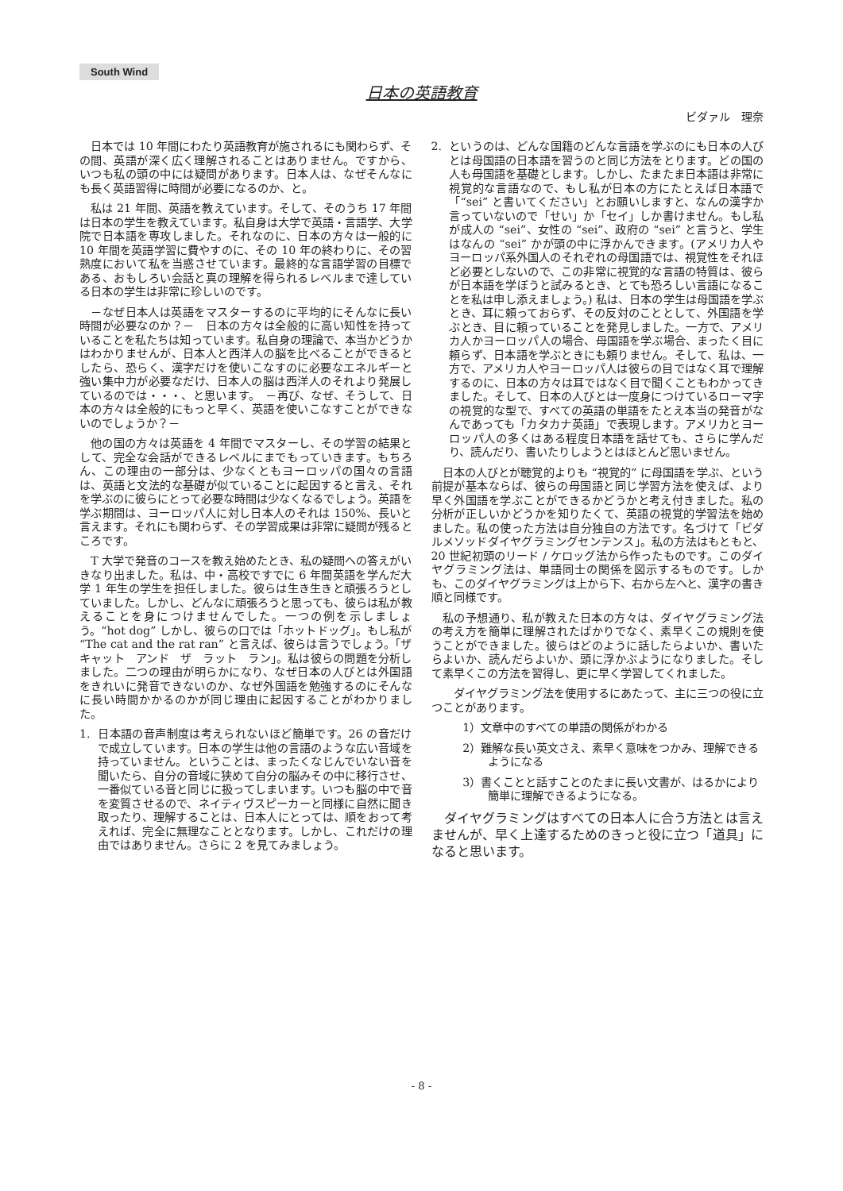South Wind
日本の英語教育
ビダァル　理奈
日本では 10 年間にわたり英語教育が施されるにも関わらず、その間、英語が深く広く理解されることはありません。ですから、いつも私の頭の中には疑問があります。日本人は、なぜそんなにも長く英語習得に時間が必要になるのか、と。
私は 21 年間、英語を教えています。そして、そのうち 17 年間は日本の学生を教えています。私自身は大学で英語・言語学、大学院で日本語を専攻しました。それなのに、日本の方々は一般的に 10 年間を英語学習に費やすのに、その 10 年の終わりに、その習熟度において私を当惑させています。最終的な言語学習の目標である、おもしろい会話と真の理解を得られるレベルまで達している日本の学生は非常に珍しいのです。
－なぜ日本人は英語をマスターするのに平均的にそんなに長い時間が必要なのか？－　日本の方々は全般的に高い知性を持っていることを私たちは知っています。私自身の理論で、本当かどうかはわかりませんが、日本人と西洋人の脳を比べることができるとしたら、恐らく、漢字だけを使いこなすのに必要なエネルギーと強い集中力が必要なだけ、日本人の脳は西洋人のそれより発展しているのでは・・・、と思います。　－再び、なぜ、そうして、日本の方々は全般的にもっと早く、英語を使いこなすことができないのでしょうか？－
他の国の方々は英語を 4 年間でマスターし、その学習の結果として、完全な会話ができるレベルにまでもっていきます。もちろん、この理由の一部分は、少なくともヨーロッパの国々の言語は、英語と文法的な基礎が似ていることに起因すると言え、それを学ぶのに彼らにとって必要な時間は少なくなるでしょう。英語を学ぶ期間は、ヨーロッパ人に対し日本人のそれは 150%、長いと言えます。それにも関わらず、その学習成果は非常に疑問が残るところです。
T 大学で発音のコースを教え始めたとき、私の疑問への答えがいきなり出ました。私は、中・高校ですでに 6 年間英語を学んだ大学 1 年生の学生を担任しました。彼らは生き生きと頑張ろうとしていました。しかし、どんなに頑張ろうと思っても、彼らは私が教えることを身につけませんでした。一つの例を示しましょう。“hot dog” しかし、彼らの口では「ホットドッグ」。もし私が “The cat and the rat ran” と言えば、彼らは言うでしょう。「ザ　キャット　アンド　ザ　ラット　ラン」。私は彼らの問題を分析しました。二つの理由が明らかになり、なぜ日本の人びとは外国語をきれいに発音できないのか、なぜ外国語を勉強するのにそんなに長い時間かかるのかが同じ理由に起因することがわかりました。
1. 日本語の音声制度は考えられないほど簡単です。26 の音だけで成立しています。日本の学生は他の言語のような広い音域を持っていません。ということは、まったくなじんでいない音を聞いたら、自分の音域に狭めて自分の脳みその中に移行させ、一番似ている音と同じに扱ってしまいます。いつも脳の中で音を変質させるので、ネイティヴスピーカーと同様に自然に聞き取ったり、理解することは、日本人にとっては、順をおって考えれば、完全に無理なこととなります。しかし、これだけの理由ではありません。さらに 2 を見てみましょう。
2. というのは、どんな国籍のどんな言語を学ぶのにも日本の人びとは母国語の日本語を習うのと同じ方法をとります。どの国の人も母国語を基礎とします。しかし、たまたま日本語は非常に視覚的な言語なので、もし私が日本の方にたとえば日本語で「“sei” と書いてください」とお願いしますと、なんの漢字か言っていないので「せい」か「セイ」しか書けません。もし私が成人の “sei”、女性の “sei”、政府の “sei” と言うと、学生はなんの “sei” かが頭の中に浮かんできます。(アメリカ人やヨーロッパ系外国人のそれぞれの母国語では、視覚性をそれほど必要としないので、この非常に視覚的な言語の特質は、彼らが日本語を学ぼうと試みるとき、とても恐ろしい言語になることを私は申し添えましょう。) 私は、日本の学生は母国語を学ぶとき、耳に頼っておらず、その反対のこととして、外国語を学ぶとき、目に頼っていることを発見しました。一方で、アメリカ人かヨーロッパ人の場合、母国語を学ぶ場合、まったく目に頼らず、日本語を学ぶときにも頼りません。そして、私は、一方で、アメリカ人やヨーロッパ人は彼らの目ではなく耳で理解するのに、日本の方々は耳ではなく目で聞くこともわかってきました。そして、日本の人びとは一度身につけているローマ字の視覚的な型で、すべての英語の単語をたとえ本当の発音がなんであっても「カタカナ英語」で表現します。アメリカとヨーロッパ人の多くはある程度日本語を話せても、さらに学んだり、読んだり、書いたりしようとはほとんど思いません。
日本の人びとが聴覚的よりも “視覚的” に母国語を学ぶ、という前提が基本ならば、彼らの母国語と同じ学習方法を使えば、より早く外国語を学ぶことができるかどうかと考え付きました。私の分析が正しいかどうかを知りたくて、英語の視覚的学習法を始めました。私の使った方法は自分独自の方法です。名づけて「ビダルメソッドダイヤグラミングセンテンス」。私の方法はもともと、20 世紀初頭のリード / ケロッグ法から作ったものです。このダイヤグラミング法は、単語同士の関係を図示するものです。しかも、このダイヤグラミングは上から下、右から左へと、漢字の書き順と同様です。
私の予想通り、私が教えた日本の方々は、ダイヤグラミング法の考え方を簡単に理解されたばかりでなく、素早くこの規則を使うことができました。彼らはどのように話したらよいか、書いたらよいか、読んだらよいか、頭に浮かぶようになりました。そして素早くこの方法を習得し、更に早く学習してくれました。
　ダイヤグラミング法を使用するにあたって、主に三つの役に立つことがあります。
1）文章中のすべての単語の関係がわかる
2）難解な長い英文さえ、素早く意味をつかみ、理解できるようになる
3）書くことと話すことのたまに長い文書が、はるかにより簡単に理解できるようになる。
ダイヤグラミングはすべての日本人に合う方法とは言えませんが、早く上達するためのきっと役に立つ「道具」になると思います。
- 8 -